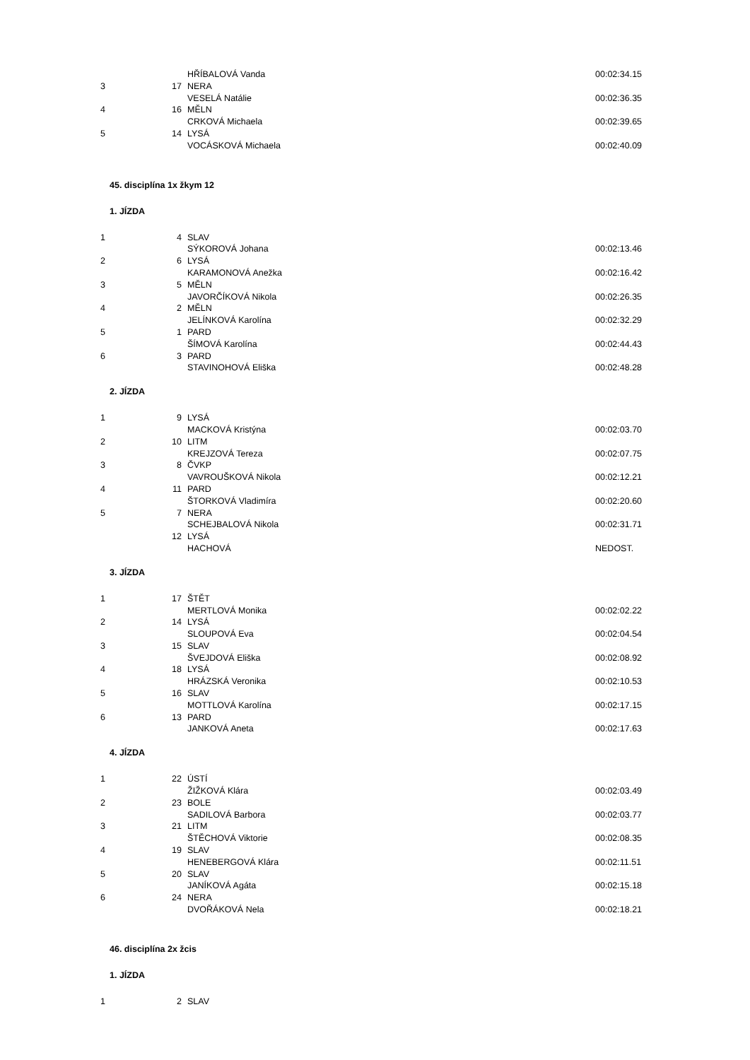| | | HŘÍBALOVÁ Vanda | 00:02:34.15 |
| 3 | 17 | NERA | |
| | | VESELÁ Natálie | 00:02:36.35 |
| 4 | 16 | MĚLN | |
| | | CRKOVÁ Michaela | 00:02:39.65 |
| 5 | 14 | LYSÁ | |
| | | VOCÁSKOVÁ Michaela | 00:02:40.09 |
45. disciplína 1x žkym 12
1. JÍZDA
| 1 | 4 | SLAV | |
| | | SÝKOROVÁ Johana | 00:02:13.46 |
| 2 | 6 | LYSÁ | |
| | | KARAMONOVÁ Anežka | 00:02:16.42 |
| 3 | 5 | MĚLN | |
| | | JAVORČÍKOVÁ Nikola | 00:02:26.35 |
| 4 | 2 | MĚLN | |
| | | JELÍNKOVÁ Karolína | 00:02:32.29 |
| 5 | 1 | PARD | |
| | | ŠÍMOVÁ Karolína | 00:02:44.43 |
| 6 | 3 | PARD | |
| | | STAVINOHOVÁ Eliška | 00:02:48.28 |
2. JÍZDA
| 1 | 9 | LYSÁ | |
| | | MACKOVÁ Kristýna | 00:02:03.70 |
| 2 | 10 | LITM | |
| | | KREJZOVÁ Tereza | 00:02:07.75 |
| 3 | 8 | ČVKP | |
| | | VAVROUŠKOVÁ Nikola | 00:02:12.21 |
| 4 | 11 | PARD | |
| | | ŠTORKOVÁ Vladimíra | 00:02:20.60 |
| 5 | 7 | NERA | |
| | | SCHEJBALOVÁ Nikola | 00:02:31.71 |
| | 12 | LYSÁ | |
| | | HACHOVÁ | NEDOST. |
3. JÍZDA
| 1 | 17 | ŠTĚT | |
| | | MERTLOVÁ Monika | 00:02:02.22 |
| 2 | 14 | LYSÁ | |
| | | SLOUPOVÁ Eva | 00:02:04.54 |
| 3 | 15 | SLAV | |
| | | ŠVEJDOVÁ Eliška | 00:02:08.92 |
| 4 | 18 | LYSÁ | |
| | | HRÁZSKÁ Veronika | 00:02:10.53 |
| 5 | 16 | SLAV | |
| | | MOTTLOVÁ Karolína | 00:02:17.15 |
| 6 | 13 | PARD | |
| | | JANKOVÁ Aneta | 00:02:17.63 |
4. JÍZDA
| 1 | 22 | ÚSTÍ | |
| | | ŽIŽKOVÁ Klára | 00:02:03.49 |
| 2 | 23 | BOLE | |
| | | SADILOVÁ Barbora | 00:02:03.77 |
| 3 | 21 | LITM | |
| | | ŠTĚCHOVÁ Viktorie | 00:02:08.35 |
| 4 | 19 | SLAV | |
| | | HENEBERGOVÁ Klára | 00:02:11.51 |
| 5 | 20 | SLAV | |
| | | JANÍKOVÁ Agáta | 00:02:15.18 |
| 6 | 24 | NERA | |
| | | DVOŘÁKOVÁ Nela | 00:02:18.21 |
46. disciplína 2x žcis
1. JÍZDA
| 1 | 2 | SLAV | |